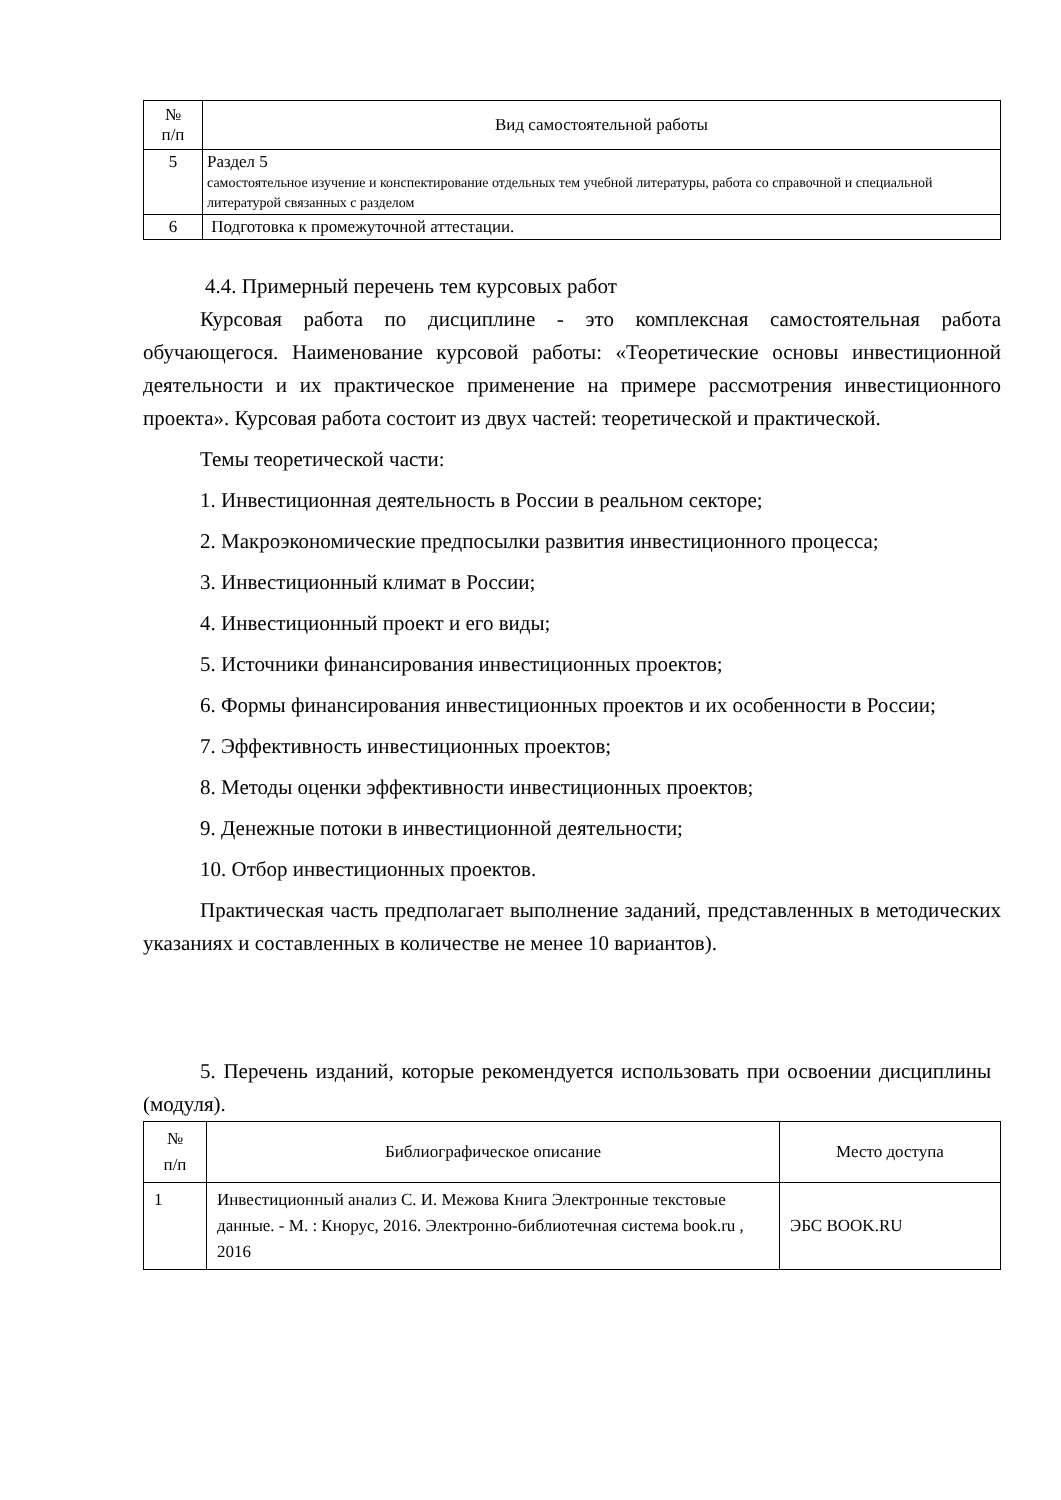| № п/п | Вид самостоятельной работы |
| --- | --- |
| 5 | Раздел 5 самостоятельное изучение и конспектирование отдельных тем учебной литературы, работа со справочной и специальной литературой связанных с разделом |
| 6 | Подготовка к промежуточной аттестации. |
4.4. Примерный перечень тем курсовых работ
Курсовая работа по дисциплине - это комплексная самостоятельная работа обучающегося. Наименование курсовой работы: «Теоретические основы инвестиционной деятельности и их практическое применение на примере рассмотрения инвестиционного проекта». Курсовая работа состоит из двух частей: теоретической и практической.
Темы теоретической части:
1. Инвестиционная деятельность в России в реальном секторе;
2. Макроэкономические предпосылки развития инвестиционного процесса;
3. Инвестиционный климат в России;
4. Инвестиционный проект и его виды;
5. Источники финансирования инвестиционных проектов;
6. Формы финансирования инвестиционных проектов и их особенности в России;
7. Эффективность инвестиционных проектов;
8. Методы оценки эффективности инвестиционных проектов;
9. Денежные потоки в инвестиционной деятельности;
10. Отбор инвестиционных проектов.
Практическая часть предполагает выполнение заданий, представленных в методических указаниях и составленных в количестве не менее 10 вариантов).
5. Перечень изданий, которые рекомендуется использовать при освоении дисциплины (модуля).
| № п/п | Библиографическое описание | Место доступа |
| --- | --- | --- |
| 1 | Инвестиционный анализ С. И. Межова Книга Электронные текстовые данные. - М. : Кнорус, 2016. Электронно-библиотечная система book.ru , 2016 | ЭБС BOOK.RU |